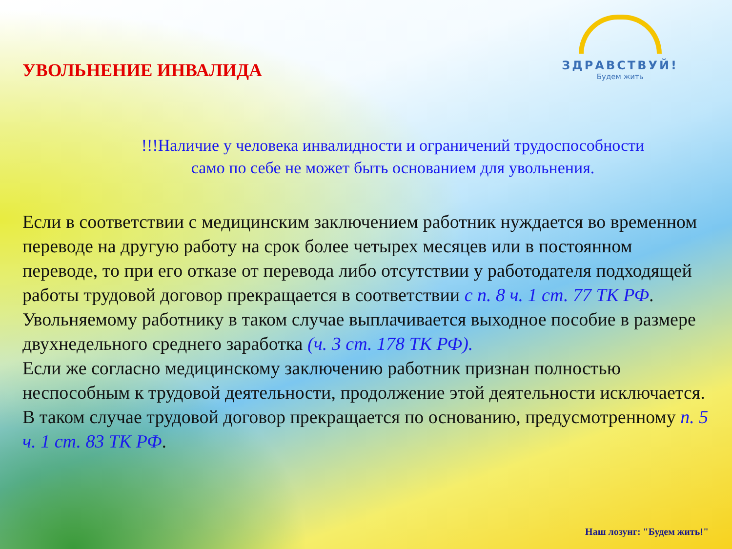ЗДРАВСТВУЙ!
Будем жить
УВОЛЬНЕНИЕ ИНВАЛИДА
!!!Наличие у человека инвалидности и ограничений трудоспособности
само по себе не может быть основанием для увольнения.
Если в соответствии с медицинским заключением работник нуждается во временном переводе на другую работу на срок более четырех месяцев или в постоянном переводе, то при его отказе от перевода либо отсутствии у работодателя подходящей работы трудовой договор прекращается в соответствии с п. 8 ч. 1 ст. 77 ТК РФ. Увольняемому работнику в таком случае выплачивается выходное пособие в размере двухнедельного среднего заработка (ч. 3 ст. 178 ТК РФ).
Если же согласно медицинскому заключению работник признан полностью неспособным к трудовой деятельности, продолжение этой деятельности исключается. В таком случае трудовой договор прекращается по основанию, предусмотренному п. 5 ч. 1 ст. 83 ТК РФ.
Наш лозунг: "Будем жить!"